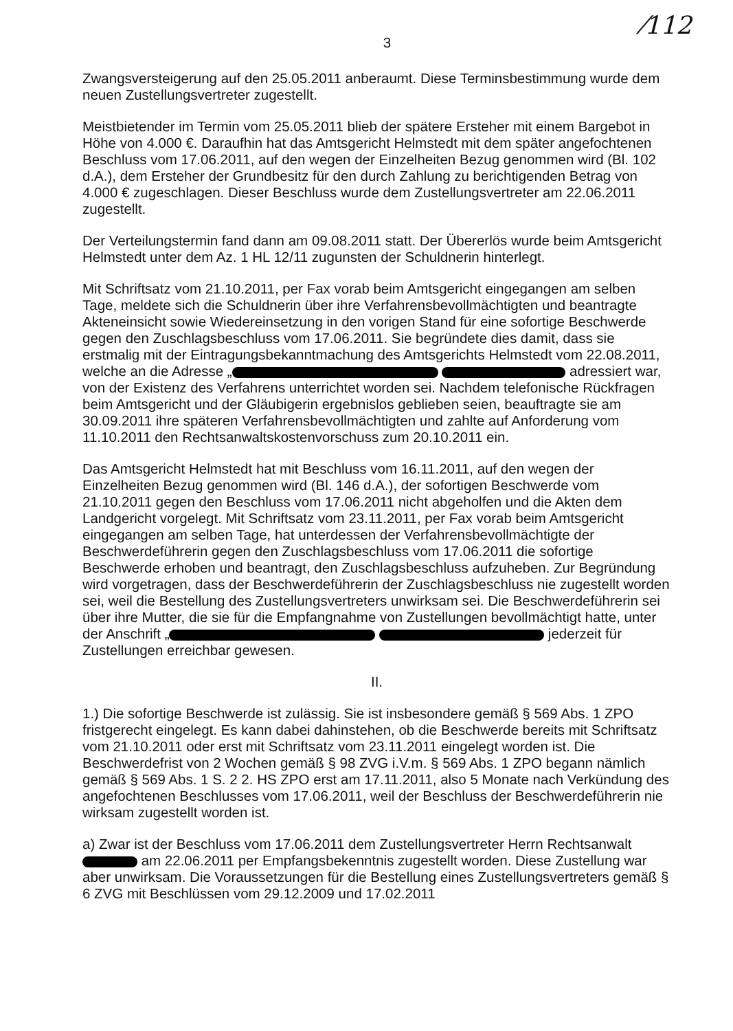⁄112
3
Zwangsversteigerung auf den 25.05.2011 anberaumt. Diese Terminsbestimmung wurde dem neuen Zustellungsvertreter zugestellt.
Meistbietender im Termin vom 25.05.2011 blieb der spätere Ersteher mit einem Bargebot in Höhe von 4.000 €. Daraufhin hat das Amtsgericht Helmstedt mit dem später angefochtenen Beschluss vom 17.06.2011, auf den wegen der Einzelheiten Bezug genommen wird (Bl. 102 d.A.), dem Ersteher der Grundbesitz für den durch Zahlung zu berichtigenden Betrag von 4.000 € zugeschlagen. Dieser Beschluss wurde dem Zustellungsvertreter am 22.06.2011 zugestellt.
Der Verteilungstermin fand dann am 09.08.2011 statt. Der Übererlös wurde beim Amtsgericht Helmstedt unter dem Az. 1 HL 12/11 zugunsten der Schuldnerin hinterlegt.
Mit Schriftsatz vom 21.10.2011, per Fax vorab beim Amtsgericht eingegangen am selben Tage, meldete sich die Schuldnerin über ihre Verfahrensbevollmächtigten und beantragte Akteneinsicht sowie Wiedereinsetzung in den vorigen Stand für eine sofortige Beschwerde gegen den Zuschlagsbeschluss vom 17.06.2011. Sie begründete dies damit, dass sie erstmalig mit der Eintragungsbekanntmachung des Amtsgerichts Helmstedt vom 22.08.2011, welche an die Adresse „ adressiert war, von der Existenz des Verfahrens unterrichtet worden sei. Nachdem telefonische Rückfragen beim Amtsgericht und der Gläubigerin ergebnislos geblieben seien, beauftragte sie am 30.09.2011 ihre späteren Verfahrensbevollmächtigten und zahlte auf Anforderung vom 11.10.2011 den Rechtsanwaltskostenvorschuss zum 20.10.2011 ein.
Das Amtsgericht Helmstedt hat mit Beschluss vom 16.11.2011, auf den wegen der Einzelheiten Bezug genommen wird (Bl. 146 d.A.), der sofortigen Beschwerde vom 21.10.2011 gegen den Beschluss vom 17.06.2011 nicht abgeholfen und die Akten dem Landgericht vorgelegt. Mit Schriftsatz vom 23.11.2011, per Fax vorab beim Amtsgericht eingegangen am selben Tage, hat unterdessen der Verfahrensbevollmächtigte der Beschwerdeführerin gegen den Zuschlagsbeschluss vom 17.06.2011 die sofortige Beschwerde erhoben und beantragt, den Zuschlagsbeschluss aufzuheben. Zur Begründung wird vorgetragen, dass der Beschwerdeführerin der Zuschlagsbeschluss nie zugestellt worden sei, weil die Bestellung des Zustellungsvertreters unwirksam sei. Die Beschwerdeführerin sei über ihre Mutter, die sie für die Empfangnahme von Zustellungen bevollmächtigt hatte, unter der Anschrift „ jederzeit für Zustellungen erreichbar gewesen.
II.
1.) Die sofortige Beschwerde ist zulässig. Sie ist insbesondere gemäß § 569 Abs. 1 ZPO fristgerecht eingelegt. Es kann dabei dahinstehen, ob die Beschwerde bereits mit Schriftsatz vom 21.10.2011 oder erst mit Schriftsatz vom 23.11.2011 eingelegt worden ist. Die Beschwerdefrist von 2 Wochen gemäß § 98 ZVG i.V.m. § 569 Abs. 1 ZPO begann nämlich gemäß § 569 Abs. 1 S. 2 2. HS ZPO erst am 17.11.2011, also 5 Monate nach Verkündung des angefochtenen Beschlusses vom 17.06.2011, weil der Beschluss der Beschwerdeführerin nie wirksam zugestellt worden ist.
a) Zwar ist der Beschluss vom 17.06.2011 dem Zustellungsvertreter Herrn Rechtsanwalt am 22.06.2011 per Empfangsbekenntnis zugestellt worden. Diese Zustellung war aber unwirksam. Die Voraussetzungen für die Bestellung eines Zustellungsvertreters gemäß § 6 ZVG mit Beschlüssen vom 29.12.2009 und 17.02.2011